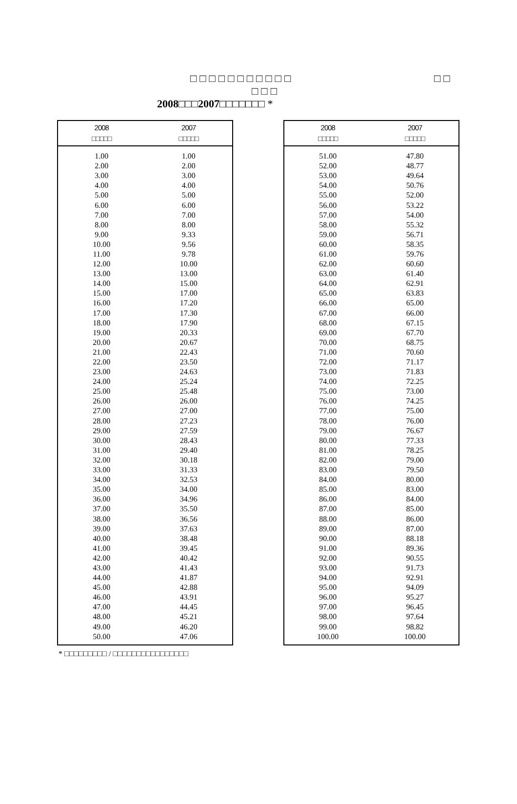□□□□□□□□□□□ □□
□□□
2008□□□2007□□□□□□□ *
| 2008 □□□□□ | 2007 □□□□□ |
| --- | --- |
| 1.00 | 1.00 |
| 2.00 | 2.00 |
| 3.00 | 3.00 |
| 4.00 | 4.00 |
| 5.00 | 5.00 |
| 6.00 | 6.00 |
| 7.00 | 7.00 |
| 8.00 | 8.00 |
| 9.00 | 9.33 |
| 10.00 | 9.56 |
| 11.00 | 9.78 |
| 12.00 | 10.00 |
| 13.00 | 13.00 |
| 14.00 | 15.00 |
| 15.00 | 17.00 |
| 16.00 | 17.20 |
| 17.00 | 17.30 |
| 18.00 | 17.90 |
| 19.00 | 20.33 |
| 20.00 | 20.67 |
| 21.00 | 22.43 |
| 22.00 | 23.50 |
| 23.00 | 24.63 |
| 24.00 | 25.24 |
| 25.00 | 25.48 |
| 26.00 | 26.00 |
| 27.00 | 27.00 |
| 28.00 | 27.23 |
| 29.00 | 27.59 |
| 30.00 | 28.43 |
| 31.00 | 29.40 |
| 32.00 | 30.18 |
| 33.00 | 31.33 |
| 34.00 | 32.53 |
| 35.00 | 34.00 |
| 36.00 | 34.96 |
| 37.00 | 35.50 |
| 38.00 | 36.56 |
| 39.00 | 37.63 |
| 40.00 | 38.48 |
| 41.00 | 39.45 |
| 42.00 | 40.42 |
| 43.00 | 41.43 |
| 44.00 | 41.87 |
| 45.00 | 42.88 |
| 46.00 | 43.91 |
| 47.00 | 44.45 |
| 48.00 | 45.21 |
| 49.00 | 46.20 |
| 50.00 | 47.06 |
| 2008 □□□□□ | 2007 □□□□□ |
| --- | --- |
| 51.00 | 47.80 |
| 52.00 | 48.77 |
| 53.00 | 49.64 |
| 54.00 | 50.76 |
| 55.00 | 52.00 |
| 56.00 | 53.22 |
| 57.00 | 54.00 |
| 58.00 | 55.32 |
| 59.00 | 56.71 |
| 60.00 | 58.35 |
| 61.00 | 59.76 |
| 62.00 | 60.60 |
| 63.00 | 61.40 |
| 64.00 | 62.91 |
| 65.00 | 63.83 |
| 66.00 | 65.00 |
| 67.00 | 66.00 |
| 68.00 | 67.15 |
| 69.00 | 67.70 |
| 70.00 | 68.75 |
| 71.00 | 70.60 |
| 72.00 | 71.17 |
| 73.00 | 71.83 |
| 74.00 | 72.25 |
| 75.00 | 73.00 |
| 76.00 | 74.25 |
| 77.00 | 75.00 |
| 78.00 | 76.00 |
| 79.00 | 76.67 |
| 80.00 | 77.33 |
| 81.00 | 78.25 |
| 82.00 | 79.00 |
| 83.00 | 79.50 |
| 84.00 | 80.00 |
| 85.00 | 83.00 |
| 86.00 | 84.00 |
| 87.00 | 85.00 |
| 88.00 | 86.00 |
| 89.00 | 87.00 |
| 90.00 | 88.18 |
| 91.00 | 89.36 |
| 92.00 | 90.55 |
| 93.00 | 91.73 |
| 94.00 | 92.91 |
| 95.00 | 94.09 |
| 96.00 | 95.27 |
| 97.00 | 96.45 |
| 98.00 | 97.64 |
| 99.00 | 98.82 |
| 100.00 | 100.00 |
* □□□□□□□□□ / □□□□□□□□□□□□□□□□